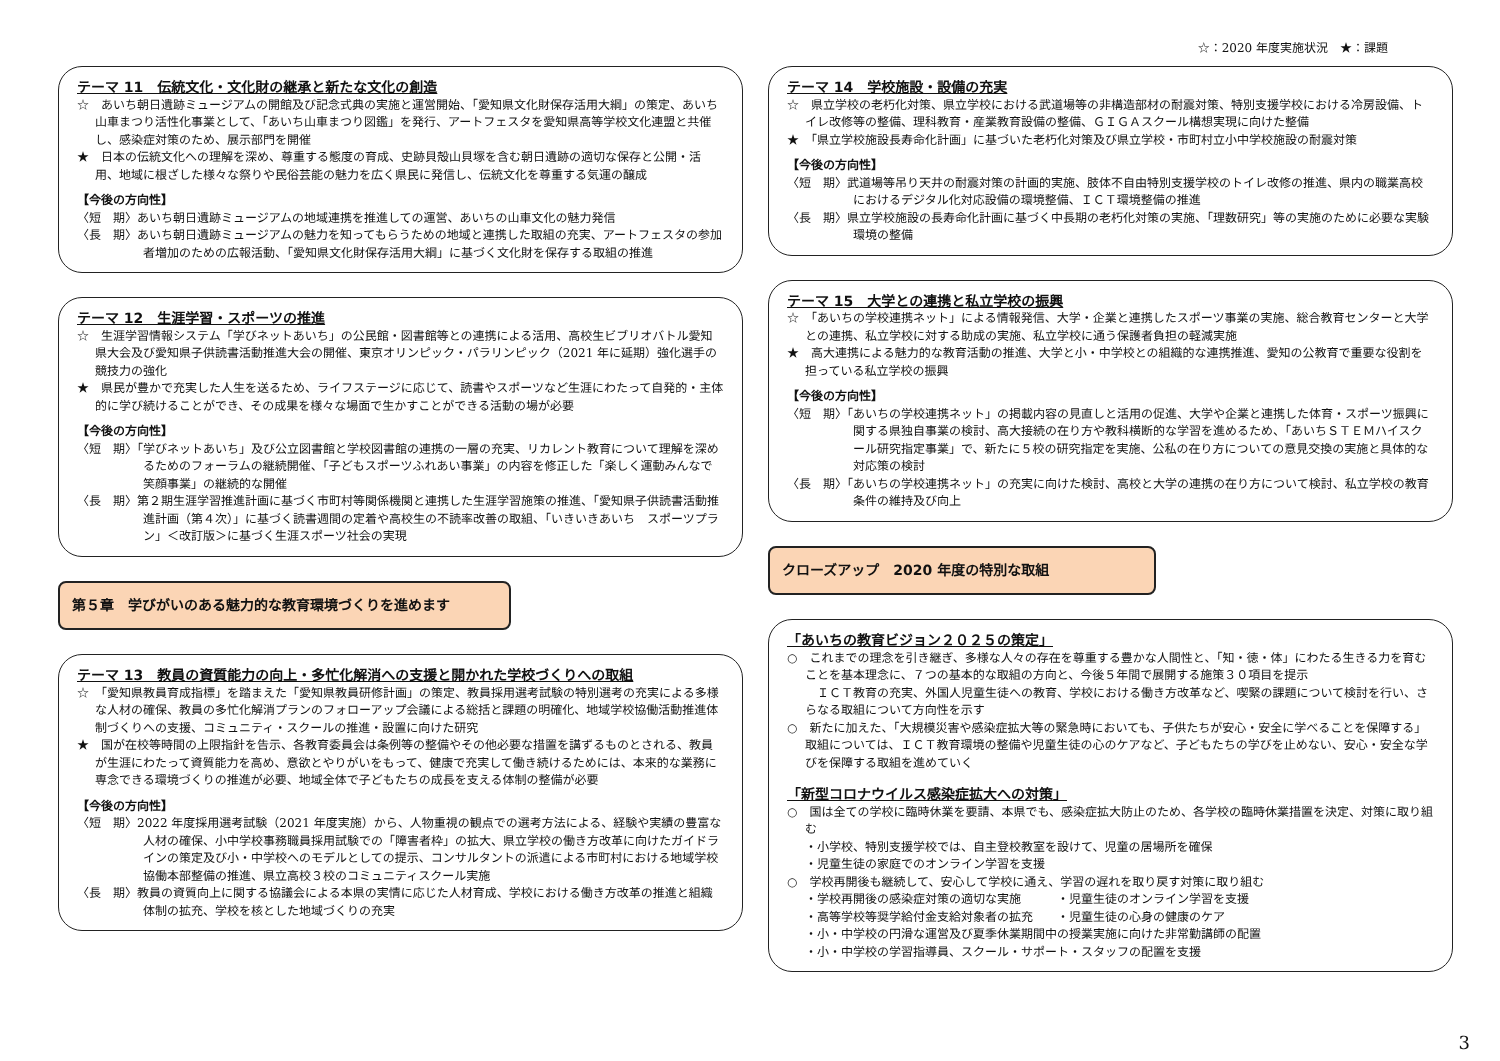☆：2020 年度実施状況　★：課題
テーマ 11　伝統文化・文化財の継承と新たな文化の創造
☆　あいち朝日遺跡ミュージアムの開館及び記念式典の実施と運営開始、「愛知県文化財保存活用大綱」の策定、あいち山車まつり活性化事業として、「あいち山車まつり図鑑」を発行、アートフェスタを愛知県高等学校文化連盟と共催し、感染症対策のため、展示部門を開催
★　日本の伝統文化への理解を深め、尊重する態度の育成、史跡貝殻山貝塚を含む朝日遺跡の適切な保存と公開・活用、地域に根ざした様々な祭りや民俗芸能の魅力を広く県民に発信し、伝統文化を尊重する気運の醸成
【今後の方向性】
〈短　期〉あいち朝日遺跡ミュージアムの地域連携を推進しての運営、あいちの山車文化の魅力発信
〈長　期〉あいち朝日遺跡ミュージアムの魅力を知ってもらうための地域と連携した取組の充実、アートフェスタの参加者増加のための広報活動、「愛知県文化財保存活用大綱」に基づく文化財を保存する取組の推進
テーマ 12　生涯学習・スポーツの推進
☆　生涯学習情報システム「学びネットあいち」の公民館・図書館等との連携による活用、高校生ビブリオバトル愛知県大会及び愛知県子供読書活動推進大会の開催、東京オリンピック・パラリンピック（2021 年に延期）強化選手の競技力の強化
★　県民が豊かで充実した人生を送るため、ライフステージに応じて、読書やスポーツなど生涯にわたって自発的・主体的に学び続けることができ、その成果を様々な場面で生かすことができる活動の場が必要
【今後の方向性】
〈短　期〉「学びネットあいち」及び公立図書館と学校図書館の連携の一層の充実、リカレント教育について理解を深めるためのフォーラムの継続開催、「子どもスポーツふれあい事業」の内容を修正した「楽しく運動みんなで笑顔事業」の継続的な開催
〈長　期〉第２期生涯学習推進計画に基づく市町村等関係機関と連携した生涯学習施策の推進、「愛知県子供読書活動推進計画（第４次）」に基づく読書週間の定着や高校生の不読率改善の取組、「いきいきあいち　スポーツプラン」＜改訂版＞に基づく生涯スポーツ社会の実現
第５章　学びがいのある魅力的な教育環境づくりを進めます
テーマ 13　教員の資質能力の向上・多忙化解消への支援と開かれた学校づくりへの取組
☆　「愛知県教員育成指標」を踏まえた「愛知県教員研修計画」の策定、教員採用選考試験の特別選考の充実による多様な人材の確保、教員の多忙化解消プランのフォローアップ会議による総括と課題の明確化、地域学校協働活動推進体制づくりへの支援、コミュニティ・スクールの推進・設置に向けた研究
★　国が在校等時間の上限指針を告示、各教育委員会は条例等の整備やその他必要な措置を講ずるものとされる、教員が生涯にわたって資質能力を高め、意欲とやりがいをもって、健康で充実して働き続けるためには、本来的な業務に専念できる環境づくりの推進が必要、地域全体で子どもたちの成長を支える体制の整備が必要
【今後の方向性】
〈短　期〉2022 年度採用選考試験（2021 年度実施）から、人物重視の観点での選考方法による、経験や実績の豊富な人材の確保、小中学校事務職員採用試験での「障害者枠」の拡大、県立学校の働き方改革に向けたガイドラインの策定及び小・中学校へのモデルとしての提示、コンサルタントの派遣による市町村における地域学校協働本部整備の推進、県立高校３校のコミュニティスクール実施
〈長　期〉教員の資質向上に関する協議会による本県の実情に応じた人材育成、学校における働き方改革の推進と組織体制の拡充、学校を核とした地域づくりの充実
テーマ 14　学校施設・設備の充実
☆　県立学校の老朽化対策、県立学校における武道場等の非構造部材の耐震対策、特別支援学校における冷房設備、トイレ改修等の整備、理科教育・産業教育設備の整備、ＧＩＧＡスクール構想実現に向けた整備
★　「県立学校施設長寿命化計画」に基づいた老朽化対策及び県立学校・市町村立小中学校施設の耐震対策
【今後の方向性】
〈短　期〉武道場等吊り天井の耐震対策の計画的実施、肢体不自由特別支援学校のトイレ改修の推進、県内の職業高校におけるデジタル化対応設備の環境整備、ＩＣＴ環境整備の推進
〈長　期〉県立学校施設の長寿命化計画に基づく中長期の老朽化対策の実施、「理数研究」等の実施のために必要な実験環境の整備
テーマ 15　大学との連携と私立学校の振興
☆　「あいちの学校連携ネット」による情報発信、大学・企業と連携したスポーツ事業の実施、総合教育センターと大学との連携、私立学校に対する助成の実施、私立学校に通う保護者負担の軽減実施
★　高大連携による魅力的な教育活動の推進、大学と小・中学校との組織的な連携推進、愛知の公教育で重要な役割を担っている私立学校の振興
【今後の方向性】
〈短　期〉「あいちの学校連携ネット」の掲載内容の見直しと活用の促進、大学や企業と連携した体育・スポーツ振興に関する県独自事業の検討、高大接続の在り方や教科横断的な学習を進めるため、「あいちＳＴＥＭハイスクール研究指定事業」で、新たに５校の研究指定を実施、公私の在り方についての意見交換の実施と具体的な対応策の検討
〈長　期〉「あいちの学校連携ネット」の充実に向けた検討、高校と大学の連携の在り方について検討、私立学校の教育条件の維持及び向上
クローズアップ　2020 年度の特別な取組
「あいちの教育ビジョン２０２５の策定」
○　これまでの理念を引き継ぎ、多様な人々の存在を尊重する豊かな人間性と、「知・徳・体」にわたる生きる力を育むことを基本理念に、７つの基本的な取組の方向と、今後５年間で展開する施策３０項目を提示
　ＩＣＴ教育の充実、外国人児童生徒への教育、学校における働き方改革など、喫緊の課題について検討を行い、さらなる取組について方向性を示す
○　新たに加えた、「大規模災害や感染症拡大等の緊急時においても、子供たちが安心・安全に学べることを保障する」取組については、ＩＣＴ教育環境の整備や児童生徒の心のケアなど、子どもたちの学びを止めない、安心・安全な学びを保障する取組を進めていく
「新型コロナウイルス感染症拡大への対策」
○　国は全ての学校に臨時休業を要請、本県でも、感染症拡大防止のため、各学校の臨時休業措置を決定、対策に取り組む
・小学校、特別支援学校では、自主登校教室を設けて、児童の居場所を確保
・児童生徒の家庭でのオンライン学習を支援
○　学校再開後も継続して、安心して学校に通え、学習の遅れを取り戻す対策に取り組む
・学校再開後の感染症対策の適切な実施　　　・児童生徒のオンライン学習を支援
・高等学校等奨学給付金支給対象者の拡充　　・児童生徒の心身の健康のケア
・小・中学校の円滑な運営及び夏季休業期間中の授業実施に向けた非常勤講師の配置
・小・中学校の学習指導員、スクール・サポート・スタッフの配置を支援
3